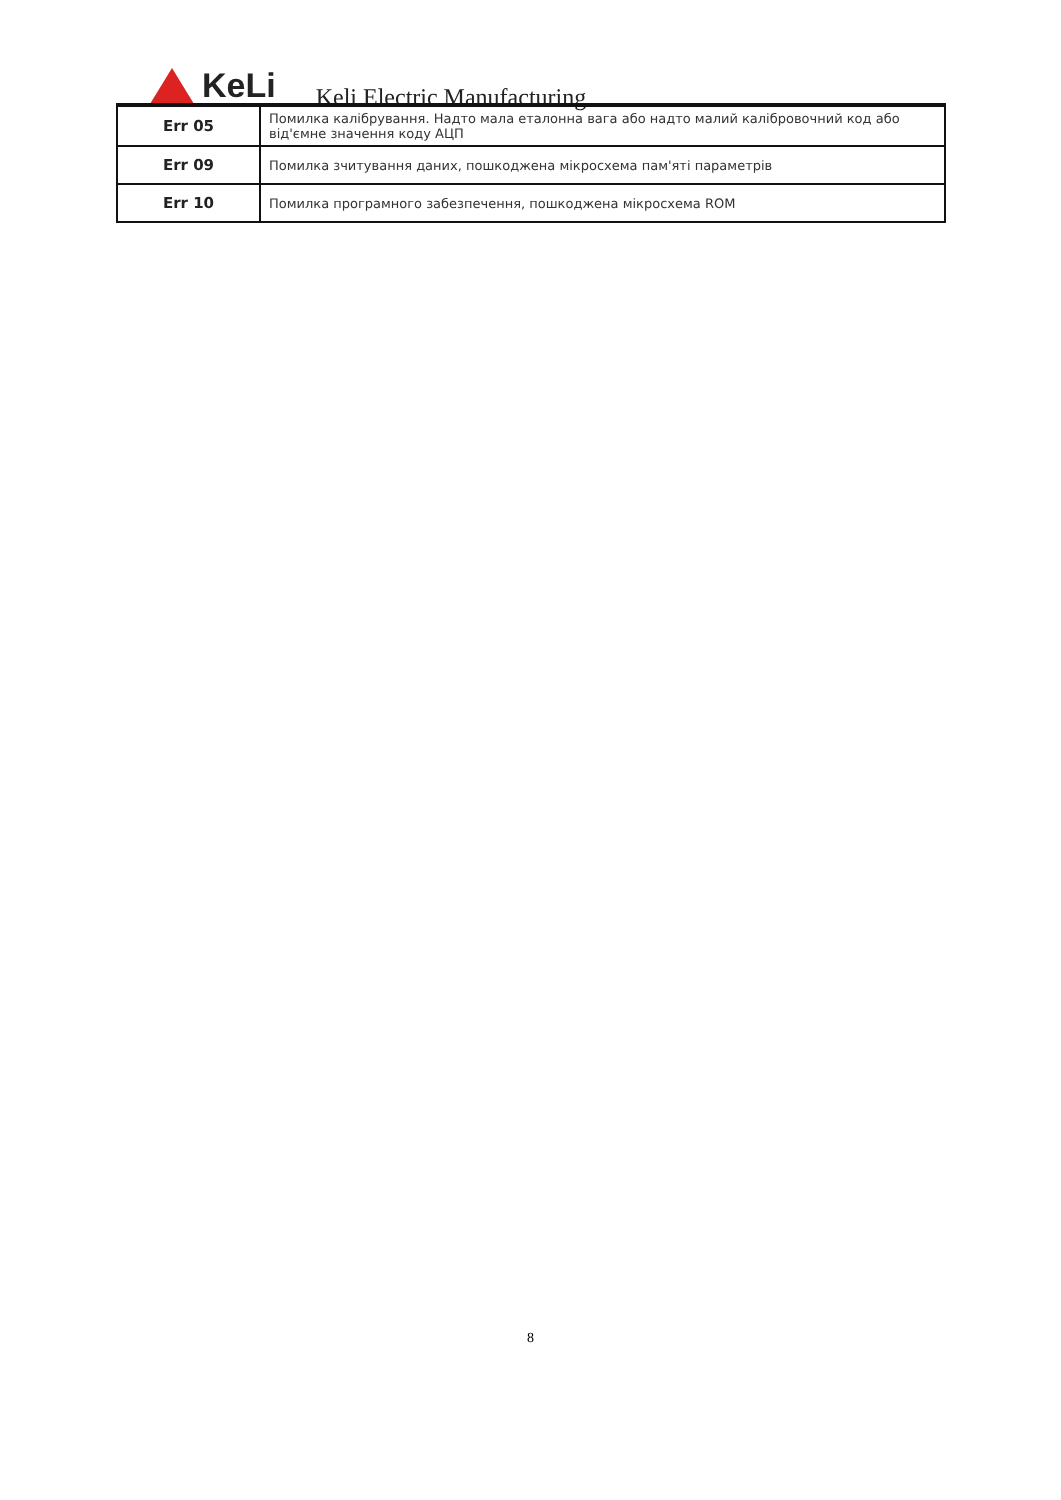KeLi
Keli Electric Manufacturing
| Err 05 | Помилка калібрування. Надто мала еталонна вага або надто малий калібровочний код або від'ємне значення коду АЦП |
| Err 09 | Помилка зчитування даних, пошкоджена мікросхема пам'яті параметрів |
| Err 10 | Помилка програмного забезпечення, пошкоджена мікросхема ROM |
8